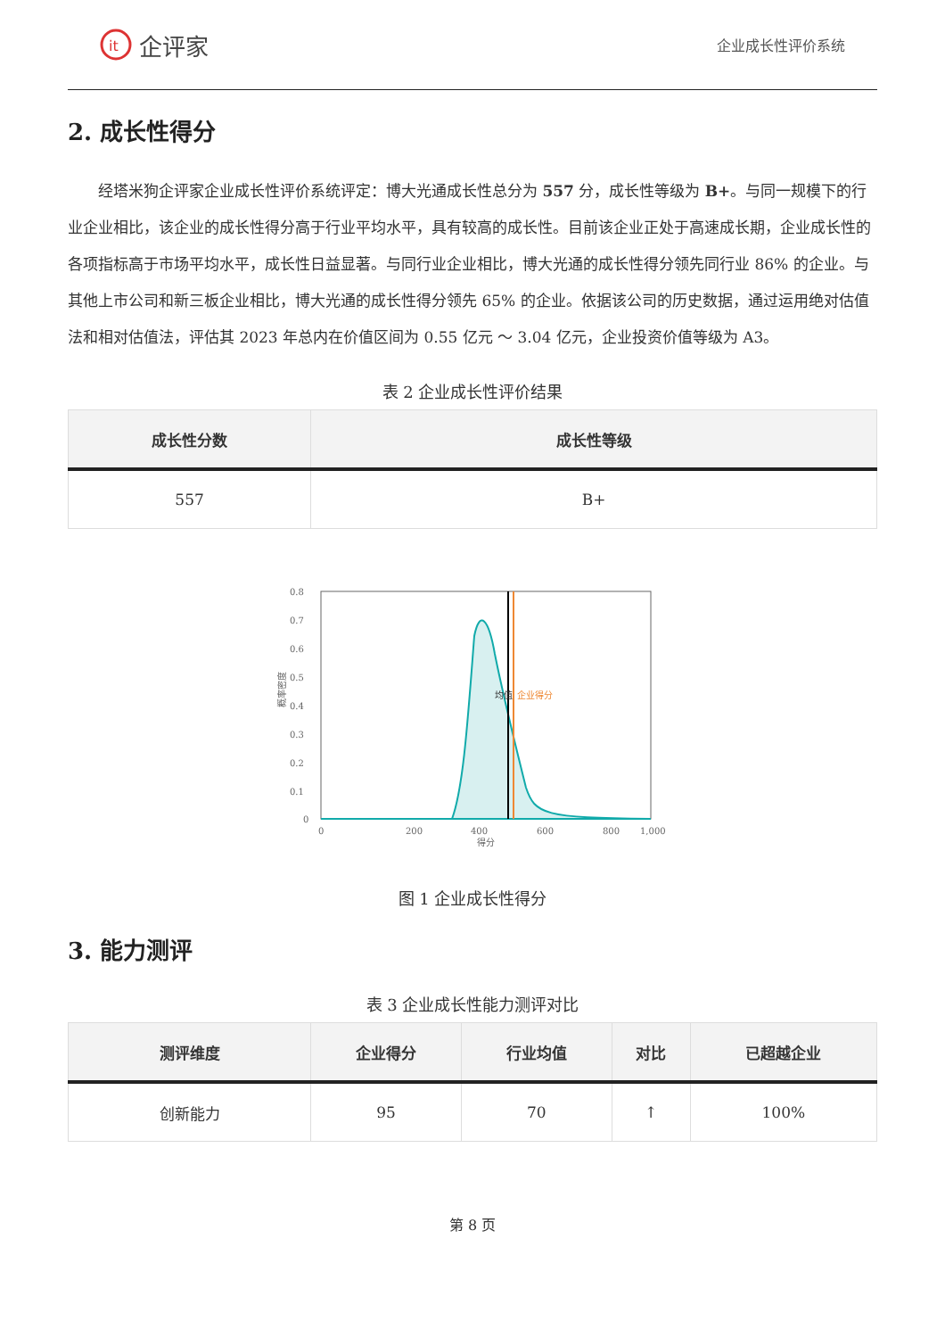it
企评家
企业成长性评价系统
2. 成长性得分
经塔米狗企评家企业成长性评价系统评定：博大光通成长性总分为 557 分，成长性等级为 B+。与同一规模下的行业企业相比，该企业的成长性得分高于行业平均水平，具有较高的成长性。目前该企业正处于高速成长期，企业成长性的各项指标高于市场平均水平，成长性日益显著。与同行业企业相比，博大光通的成长性得分领先同行业 86% 的企业。与其他上市公司和新三板企业相比，博大光通的成长性得分领先 65% 的企业。依据该公司的历史数据，通过运用绝对估值法和相对估值法，评估其 2023 年总内在价值区间为 0.55 亿元 ～ 3.04 亿元，企业投资价值等级为 A3。
表 2 企业成长性评价结果
| 成长性分数 | 成长性等级 |
| --- | --- |
| 557 | B+ |
0.8
0.7
0.6
0.5
0.4
0.3
0.2
0.1
0
0
200
400
600
800
1,000
得分
概率密度
均值
企业得分
图 1 企业成长性得分
3. 能力测评
表 3 企业成长性能力测评对比
| 测评维度 | 企业得分 | 行业均值 | 对比 | 已超越企业 |
| --- | --- | --- | --- | --- |
| 创新能力 | 95 | 70 | ↑ | 100% |
第 8 页